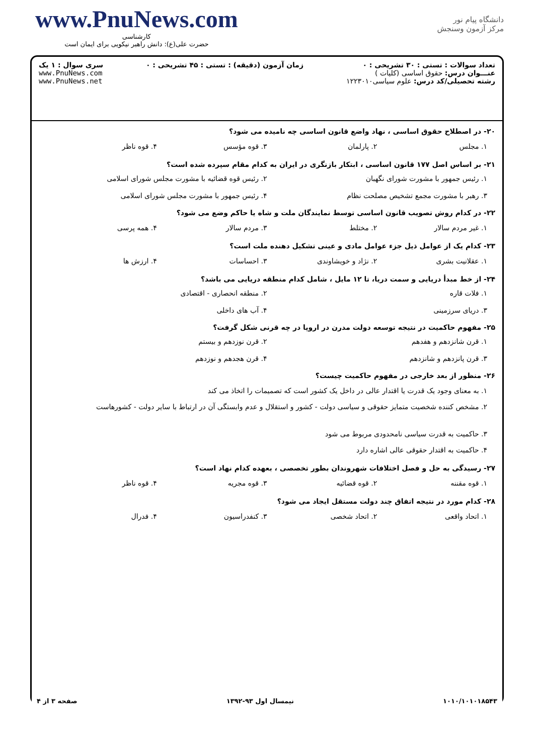www.PnuNews.com
کارشناسی
حضرت علی(ع): دانش راهبر نیکویی برای ایمان است
دانشگاه پیام نور
مرکز آزمون وسنجش
تعداد سوالات : تستی : ۳۰ تشریحی : ۰
عنـــوان درس: حقوق اساسی (کلیات )
رشته تحصیلی/کد درس: علوم سیاسی۱۲۲۳۰۱۰
زمان آزمون (دقیقه) : تستی : ۴۵ تشریحی : ۰
سری سوال : ۱ یک
www.PnuNews.com
www.PnuNews.net
۲۰- در اصطلاح حقوق اساسی ، نهاد واضع قانون اساسی چه نامیده می شود؟
۱. مجلس ۲. پارلمان ۳. قوه مؤسس ۴. قوه ناظر
۲۱- بر اساس اصل ۱۷۷ قانون اساسی ، ابتکار بازنگری در ایران به کدام مقام سپرده شده است؟
۱. رئیس جمهور با مشورت شورای نگهبان ۲. رئیس قوه قضائیه با مشورت مجلس شورای اسلامی ۳. رهبر با مشورت مجمع تشخیص مصلحت نظام ۴. رئیس جمهور با مشورت مجلس شورای اسلامی
۲۲- در کدام روش تصویب قانون اساسی توسط نمایندگان ملت و شاه یا حاکم وضع می شود؟
۱. غیر مردم سالار ۲. مختلط ۳. مردم سالار ۴. همه پرسی
۲۳- کدام یک از عوامل ذیل جزء عوامل مادی و عینی تشکیل دهنده ملت است؟
۱. عقلانیت بشری ۲. نژاد و خویشاوندی ۳. احساسات ۴. ارزش ها
۲۴- از خط مبدأ دریایی و سمت دریا، تا ۱۲ مایل ، شامل کدام منطقه دریایی می باشد؟
۱. فلات قاره ۲. منطقه انحصاری - اقتصادی ۳. دریای سرزمینی ۴. آب های داخلی
۲۵- مفهوم حاکمیت در نتیجه توسعه دولت مدرن در اروپا در چه قرنی شکل گرفت؟
۱. قرن شانزدهم و هفدهم ۲. قرن نوزدهم و بیستم ۳. قرن پانزدهم و شانزدهم ۴. قرن هجدهم و نوزدهم
۲۶- منظور از بعد خارجی در مفهوم حاکمیت چیست؟
۱. به معنای وجود یک قدرت یا اقتدار عالی در داخل یک کشور است که تصمیمات را اتخاذ می کند
۲. مشخص کننده شخصیت متمایز حقوقی و سیاسی دولت - کشور و استقلال و عدم وابستگی آن در ارتباط با سایر دولت - کشورهاست
۳. حاکمیت به قدرت سیاسی نامحدودی مربوط می شود
۴. حاکمیت به اقتدار حقوقی عالی اشاره دارد
۲۷- رسیدگی به حل و فصل اختلافات شهروندان بطور تخصصی ، بعهده کدام نهاد است؟
۱. قوه مقننه ۲. قوه قضائیه ۳. قوه مجریه ۴. قوه ناظر
۲۸- کدام مورد در نتیجه اتفاق چند دولت مستقل ایجاد می شود؟
۱. اتحاد واقعی ۲. اتحاد شخصی ۳. کنفدراسیون ۴. فدرال
۱۰۱۰/۱۰۱۰۱۸۵۴۳ نیمسال اول ۹۳-۱۳۹۲ صفحه ۳ از ۴